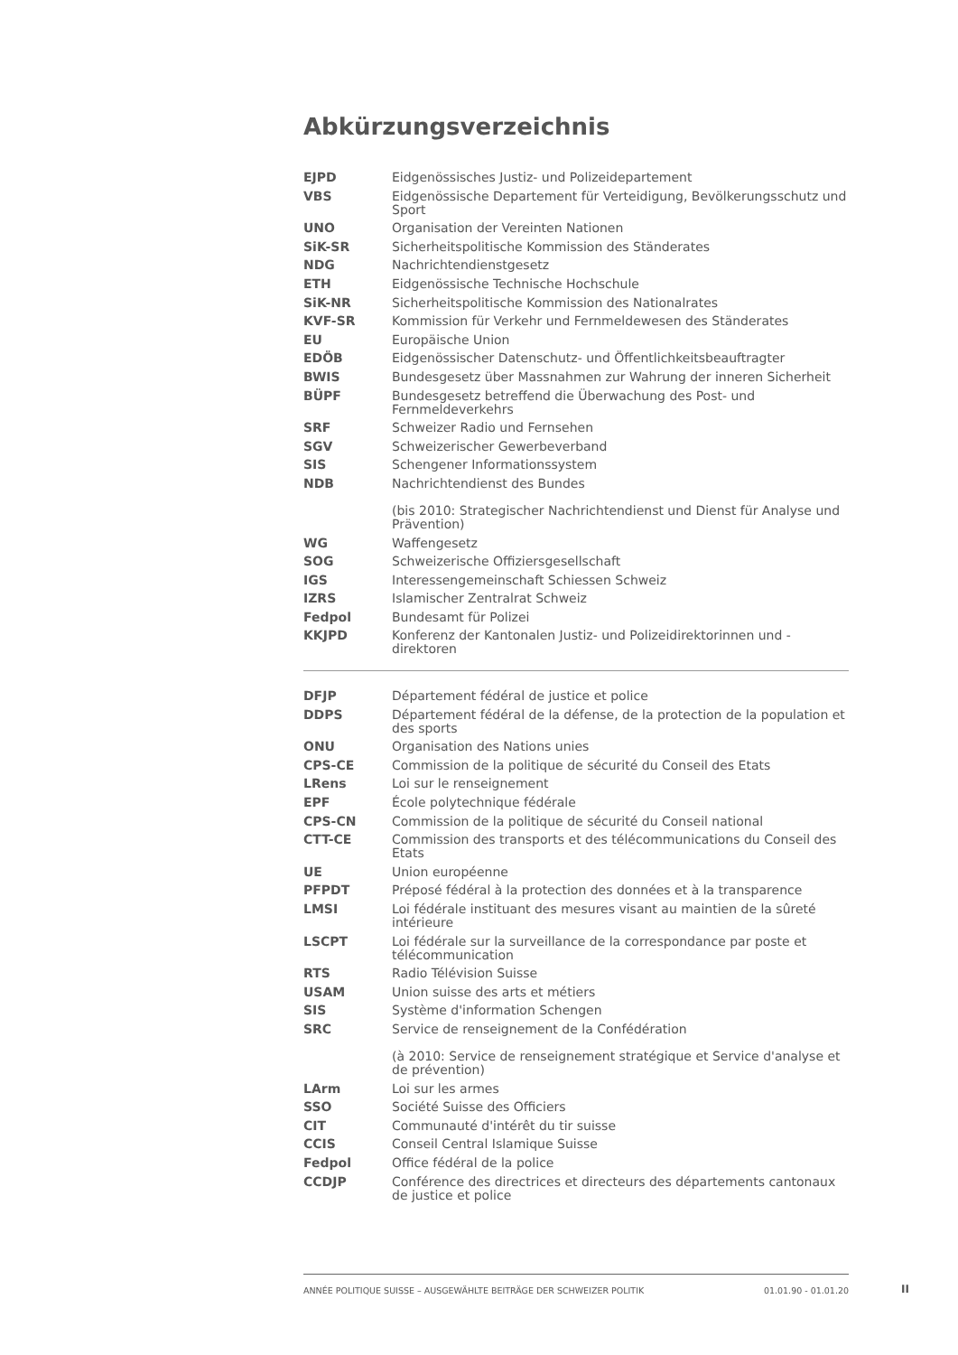Abkürzungsverzeichnis
| EJPD | Eidgenössisches Justiz- und Polizeidepartement |
| VBS | Eidgenössische Departement für Verteidigung, Bevölkerungsschutz und Sport |
| UNO | Organisation der Vereinten Nationen |
| SiK-SR | Sicherheitspolitische Kommission des Ständerates |
| NDG | Nachrichtendienstgesetz |
| ETH | Eidgenössische Technische Hochschule |
| SiK-NR | Sicherheitspolitische Kommission des Nationalrates |
| KVF-SR | Kommission für Verkehr und Fernmeldewesen des Ständerates |
| EU | Europäische Union |
| EDÖB | Eidgenössischer Datenschutz- und Öffentlichkeitsbeauftragter |
| BWIS | Bundesgesetz über Massnahmen zur Wahrung der inneren Sicherheit |
| BÜPF | Bundesgesetz betreffend die Überwachung des Post- und Fernmeldeverkehrs |
| SRF | Schweizer Radio und Fernsehen |
| SGV | Schweizerischer Gewerbeverband |
| SIS | Schengener Informationssystem |
| NDB | Nachrichtendienst des Bundes (bis 2010: Strategischer Nachrichtendienst und Dienst für Analyse und Prävention) |
| WG | Waffengesetz |
| SOG | Schweizerische Offiziersgesellschaft |
| IGS | Interessengemeinschaft Schiessen Schweiz |
| IZRS | Islamischer Zentralrat Schweiz |
| Fedpol | Bundesamt für Polizei |
| KKJPD | Konferenz der Kantonalen Justiz- und Polizeidirektorinnen und -direktoren |
| DFJP | Département fédéral de justice et police |
| DDPS | Département fédéral de la défense, de la protection de la population et des sports |
| ONU | Organisation des Nations unies |
| CPS-CE | Commission de la politique de sécurité du Conseil des Etats |
| LRens | Loi sur le renseignement |
| EPF | École polytechnique fédérale |
| CPS-CN | Commission de la politique de sécurité du Conseil national |
| CTT-CE | Commission des transports et des télécommunications du Conseil des Etats |
| UE | Union européenne |
| PFPDT | Préposé fédéral à la protection des données et à la transparence |
| LMSI | Loi fédérale instituant des mesures visant au maintien de la sûreté intérieure |
| LSCPT | Loi fédérale sur la surveillance de la correspondance par poste et télécommunication |
| RTS | Radio Télévision Suisse |
| USAM | Union suisse des arts et métiers |
| SIS | Système d'information Schengen |
| SRC | Service de renseignement de la Confédération (à 2010: Service de renseignement stratégique et Service d'analyse et de prévention) |
| LArm | Loi sur les armes |
| SSO | Société Suisse des Officiers |
| CIT | Communauté d'intérêt du tir suisse |
| CCIS | Conseil Central Islamique Suisse |
| Fedpol | Office fédéral de la police |
| CCDJP | Conférence des directrices et directeurs des départements cantonaux de justice et police |
ANNÉE POLITIQUE SUISSE – AUSGEWÄHLTE BEITRÄGE DER SCHWEIZER POLITIK 01.01.90 - 01.01.20
II